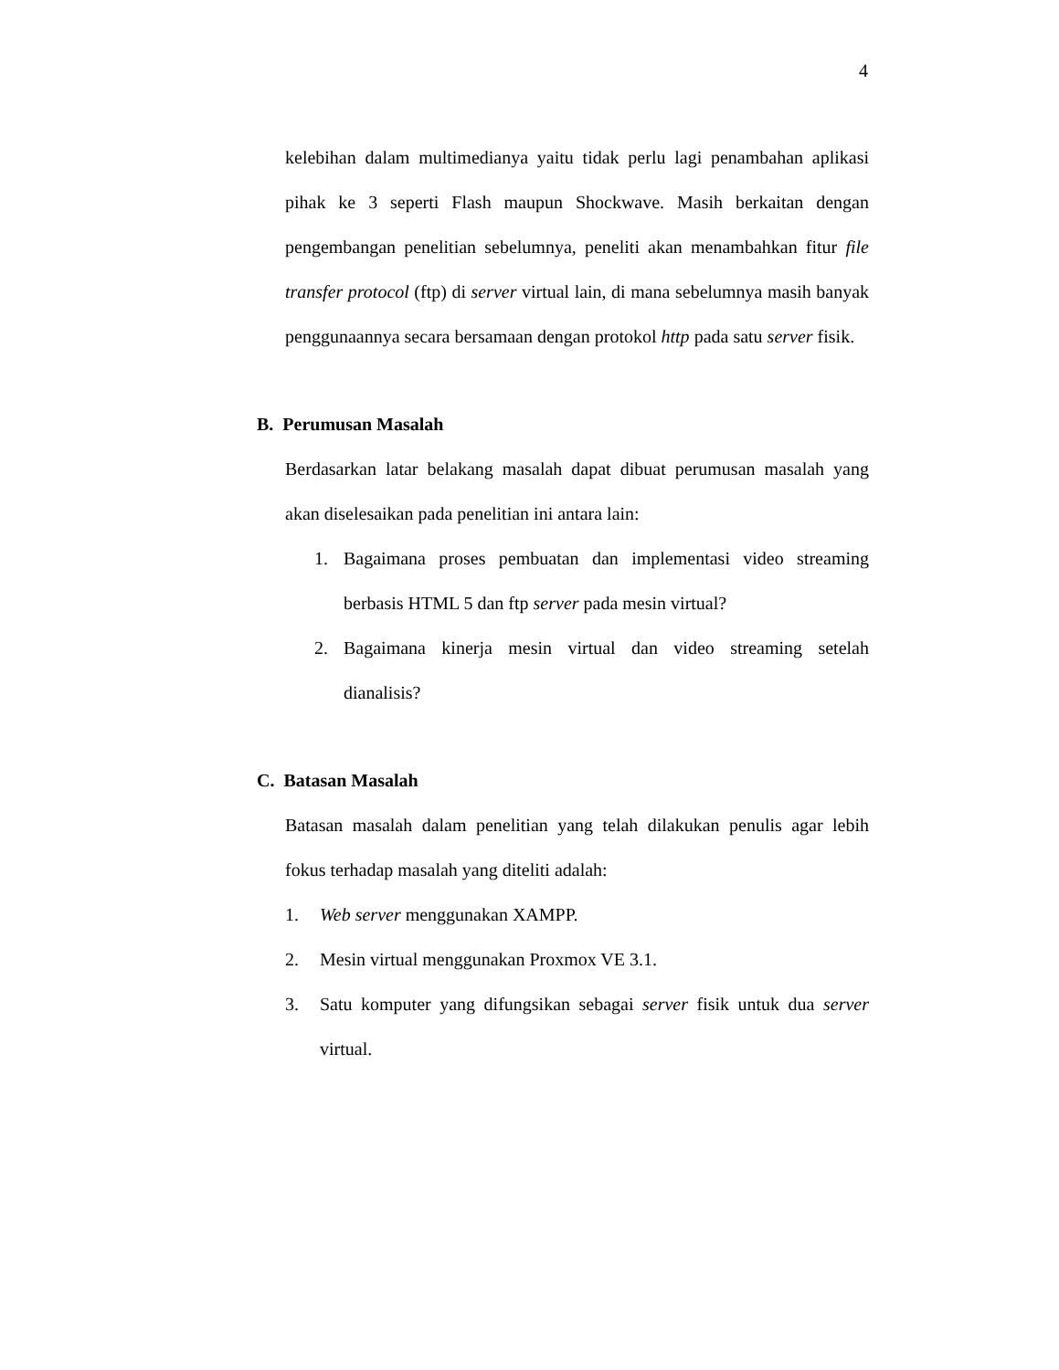4
kelebihan dalam multimedianya yaitu tidak perlu lagi penambahan aplikasi pihak ke 3 seperti Flash maupun Shockwave. Masih berkaitan dengan pengembangan penelitian sebelumnya, peneliti akan menambahkan fitur file transfer protocol (ftp) di server virtual lain, di mana sebelumnya masih banyak penggunaannya secara bersamaan dengan protokol http pada satu server fisik.
B. Perumusan Masalah
Berdasarkan latar belakang masalah dapat dibuat perumusan masalah yang akan diselesaikan pada penelitian ini antara lain:
1. Bagaimana proses pembuatan dan implementasi video streaming berbasis HTML 5 dan ftp server pada mesin virtual?
2. Bagaimana kinerja mesin virtual dan video streaming setelah dianalisis?
C. Batasan Masalah
Batasan masalah dalam penelitian yang telah dilakukan penulis agar lebih fokus terhadap masalah yang diteliti adalah:
1. Web server menggunakan XAMPP.
2. Mesin virtual menggunakan Proxmox VE 3.1.
3. Satu komputer yang difungsikan sebagai server fisik untuk dua server virtual.